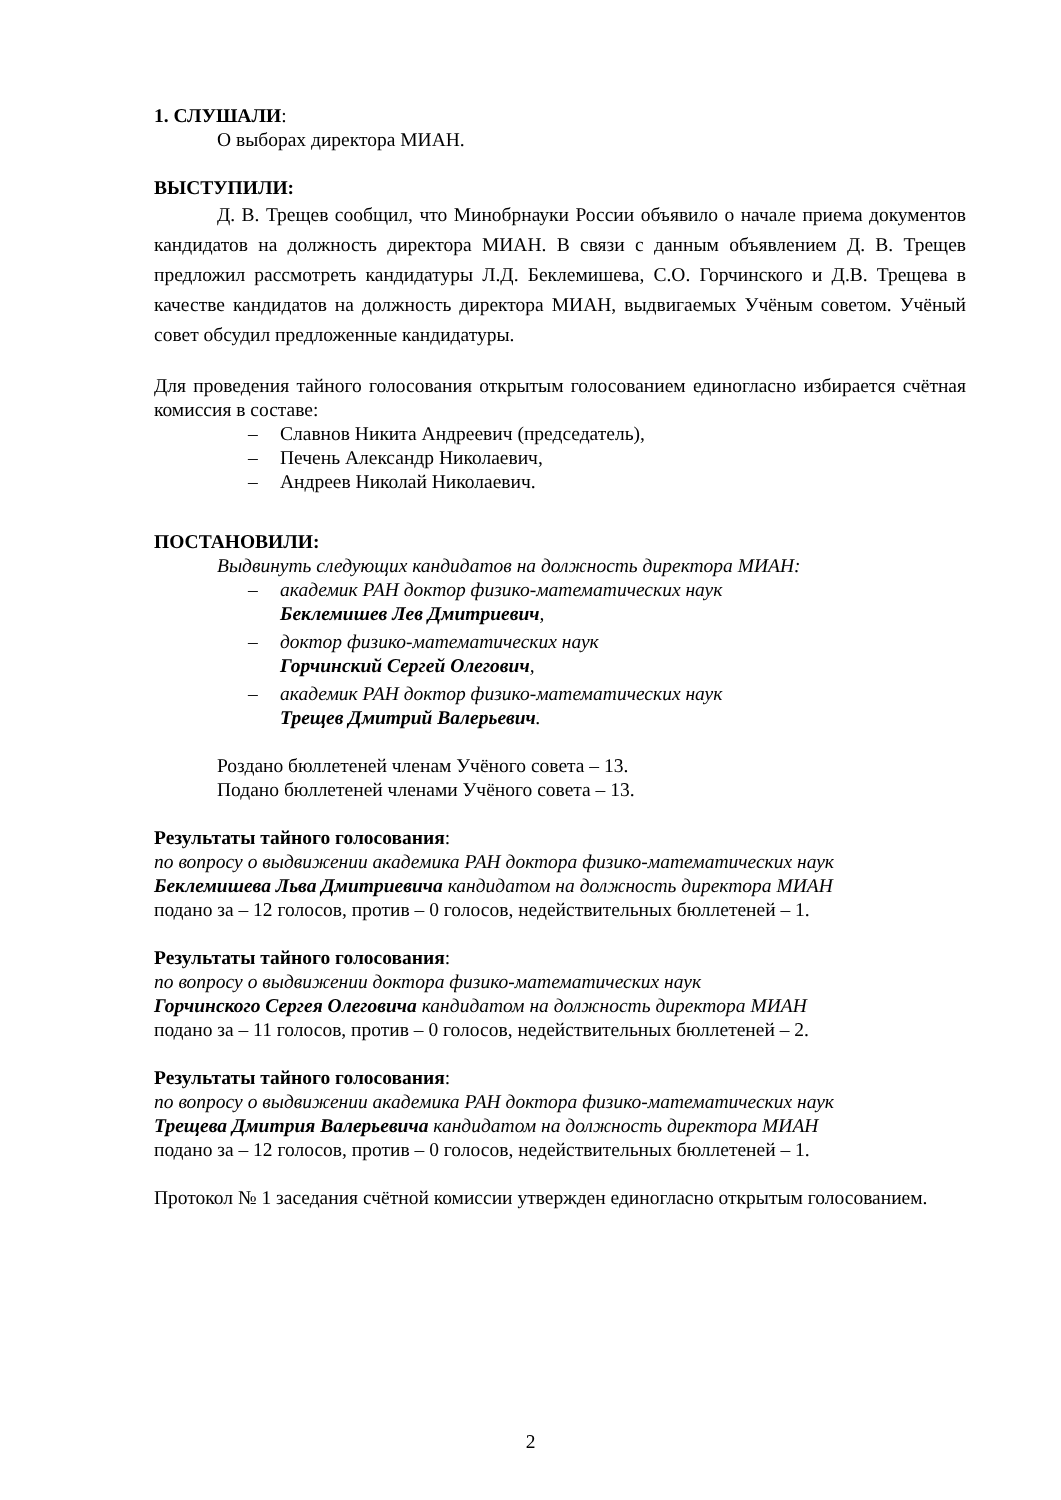1. СЛУШАЛИ:
О выборах директора МИАН.
ВЫСТУПИЛИ:
Д. В. Трещев сообщил, что Минобрнауки России объявило о начале приема документов кандидатов на должность директора МИАН. В связи с данным объявлением Д. В. Трещев предложил рассмотреть кандидатуры Л.Д. Беклемишева, С.О. Горчинского и Д.В. Трещева в качестве кандидатов на должность директора МИАН, выдвигаемых Учёным советом. Учёный совет обсудил предложенные кандидатуры.
Для проведения тайного голосования открытым голосованием единогласно избирается счётная комиссия в составе:
– Славнов Никита Андреевич (председатель),
– Печень Александр Николаевич,
– Андреев Николай Николаевич.
ПОСТАНОВИЛИ:
Выдвинуть следующих кандидатов на должность директора МИАН:
– академик РАН доктор физико-математических наук
Беклемишев Лев Дмитриевич,
– доктор физико-математических наук
Горчинский Сергей Олегович,
– академик РАН доктор физико-математических наук
Трещев Дмитрий Валерьевич.
Роздано бюллетеней членам Учёного совета – 13.
Подано бюллетеней членами Учёного совета – 13.
Результаты тайного голосования:
по вопросу о выдвижении академика РАН доктора физико-математических наук
Беклемишева Льва Дмитриевича кандидатом на должность директора МИАН
подано за – 12 голосов, против – 0 голосов, недействительных бюллетеней – 1.
Результаты тайного голосования:
по вопросу о выдвижении доктора физико-математических наук
Горчинского Сергея Олеговича кандидатом на должность директора МИАН
подано за – 11 голосов, против – 0 голосов, недействительных бюллетеней – 2.
Результаты тайного голосования:
по вопросу о выдвижении академика РАН доктора физико-математических наук
Трещева Дмитрия Валерьевича кандидатом на должность директора МИАН
подано за – 12 голосов, против – 0 голосов, недействительных бюллетеней – 1.
Протокол № 1 заседания счётной комиссии утвержден единогласно открытым голосованием.
2